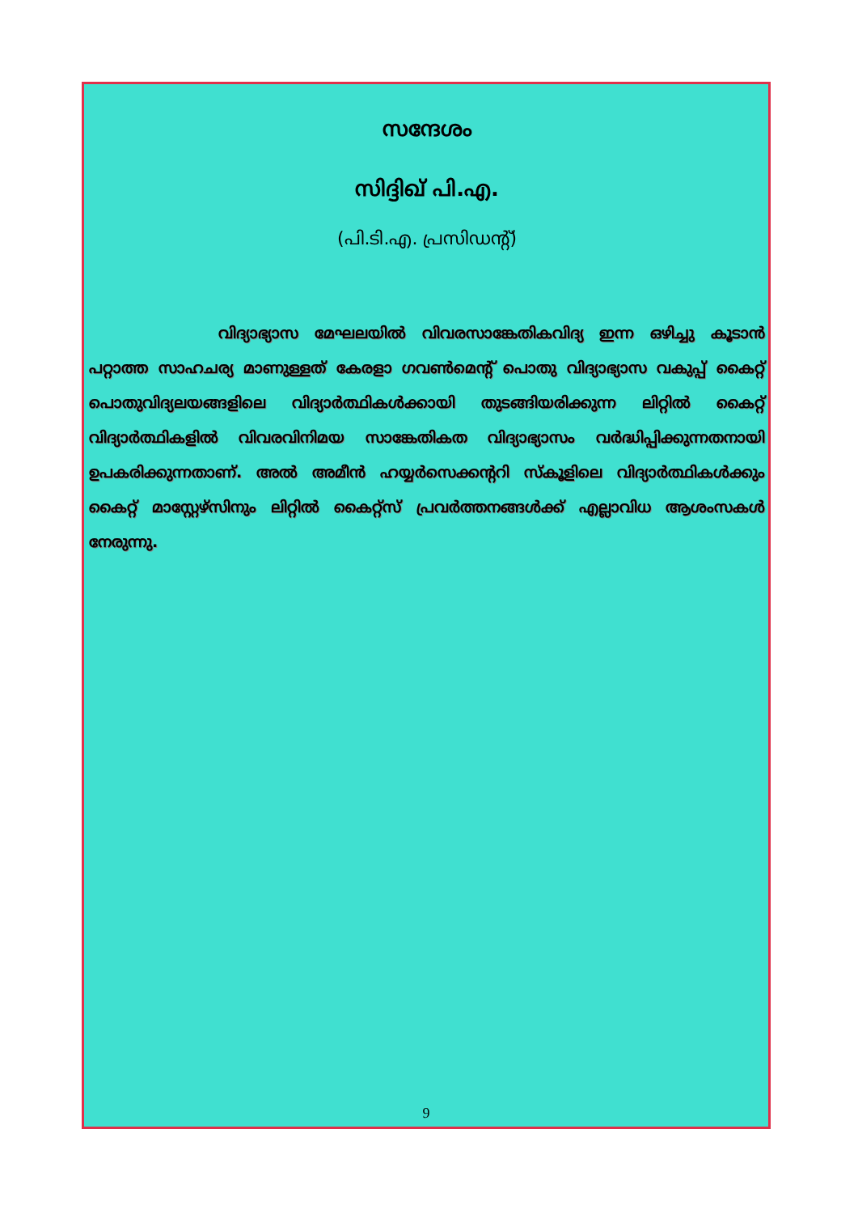സന്ദേശം
സിദ്ദിഖ് പി.എ.
(പി.ടി.എ. പ്രസിഡന്റ്)
വിദ്യാഭ്യാസ മേഘലയിൽ വിവരസാങ്കേതികവിദ്യ ഇന്ന ഒഴിച്ചു കൂടാൻ പറ്റാത്ത സാഹചര്യ മാണുള്ളത് കേരളാ ഗവൺമെന്റ് പൊതു വിദ്യാഭ്യാസ വകുപ്പ് കൈറ്റ് പൊതുവിദ്യലയങ്ങളിലെ വിദ്യാർത്ഥികൾക്കായി തുടങ്ങിയരിക്കുന്ന ലിറ്റിൽ കൈറ്റ് വിദ്യാർത്ഥികളിൽ വിവരവിനിമയ സാങ്കേതികത വിദ്യാഭ്യാസം വർദ്ധിപ്പിക്കുന്നതനായി ഉപകരിക്കുന്നതാണ്. അൽ അമീൻ ഹയ്യർസെക്കന്ററി സ്കൂളിലെ വിദ്യാർത്ഥികൾക്കും കൈറ്റ് മാസ്റ്റേഴ്സിനും ലിറ്റിൽ കൈറ്റ്സ് പ്രവർത്തനങ്ങൾക്ക് എല്ലാവിധ ആശംസകൾ നേരുന്നു.
9